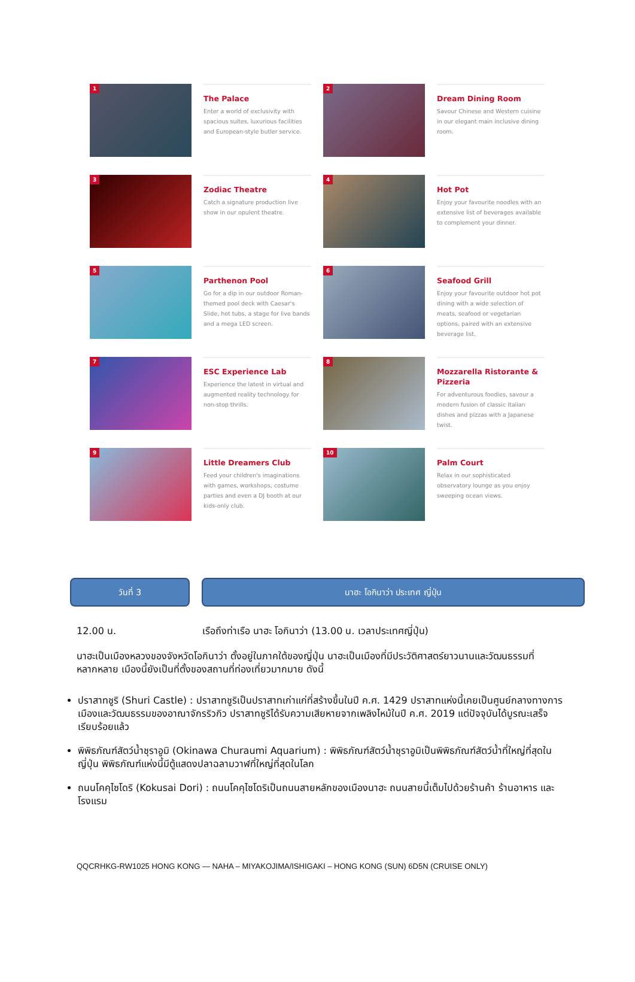1
The Palace
Enter a world of exclusivity with spacious suites, luxurious facilities and European-style butler service.
2
Dream Dining Room
Savour Chinese and Western cuisine in our elegant main inclusive dining room.
3
Zodiac Theatre
Catch a signature production live show in our opulent theatre.
4
Hot Pot
Enjoy your favourite noodles with an extensive list of beverages available to complement your dinner.
5
Parthenon Pool
Go for a dip in our outdoor Roman-themed pool deck with Caesar's Slide, hot tubs, a stage for live bands and a mega LED screen.
6
Seafood Grill
Enjoy your favourite outdoor hot pot dining with a wide selection of meats, seafood or vegetarian options, paired with an extensive beverage list.
7
ESC Experience Lab
Experience the latest in virtual and augmented reality technology for non-stop thrills.
8
Mozzarella Ristorante & Pizzeria
For adventurous foodies, savour a modern fusion of classic Italian dishes and pizzas with a Japanese twist.
9
Little Dreamers Club
Feed your children's imaginations with games, workshops, costume parties and even a DJ booth at our kids-only club.
10
Palm Court
Relax in our sophisticated observatory lounge as you enjoy sweeping ocean views.
วันที่ 3 นาฮะ โอกินาว่า ประเทศ ญี่ปุ่น
12.00 น. เรือถึงท่าเรือ นาฮะ โอกินาว่า (13.00 น. เวลาประเทศญี่ปุ่น)
นาฮะเป็นเมืองหลวงของจังหวัดโอกินาว่า ตั้งอยู่ในภาคใต้ของญี่ปุ่น นาฮะเป็นเมืองที่มีประวัติศาสตร์ยาวนานและวัฒนธรรมที่หลากหลาย เมืองนี้ยังเป็นที่ตั้งของสถานที่ท่องเที่ยวมากมาย ดังนี้
ปราสาทชูริ (Shuri Castle) : ปราสาทชูริเป็นปราสาทเก่าแก่ที่สร้างขึ้นในปี ค.ศ. 1429 ปราสาทแห่งนี้เคยเป็นศูนย์กลางทางการเมืองและวัฒนธรรมของอาณาจักรริวกิว ปราสาทชูริได้รับความเสียหายจากเพลิงไหม้ในปี ค.ศ. 2019 แต่ปัจจุบันได้บูรณะเสร็จเรียบร้อยแล้ว
พิพิธภัณฑ์สัตว์น้ำชุราอูมิ (Okinawa Churaumi Aquarium) : พิพิธภัณฑ์สัตว์น้ำชุราอูมิเป็นพิพิธภัณฑ์สัตว์น้ำที่ใหญ่ที่สุดในญี่ปุ่น พิพิธภัณฑ์แห่งนี้มีตู้แสดงปลาฉลามวาฬที่ใหญ่ที่สุดในโลก
ถนนโคคุไซโดริ (Kokusai Dori) : ถนนโคคุไซโดริเป็นถนนสายหลักของเมืองนาฮะ ถนนสายนี้เต็มไปด้วยร้านค้า ร้านอาหาร และโรงแรม
QQCRHKG-RW1025 HONG KONG — NAHA – MIYAKOJIMA/ISHIGAKI – HONG KONG (SUN) 6D5N (CRUISE ONLY)